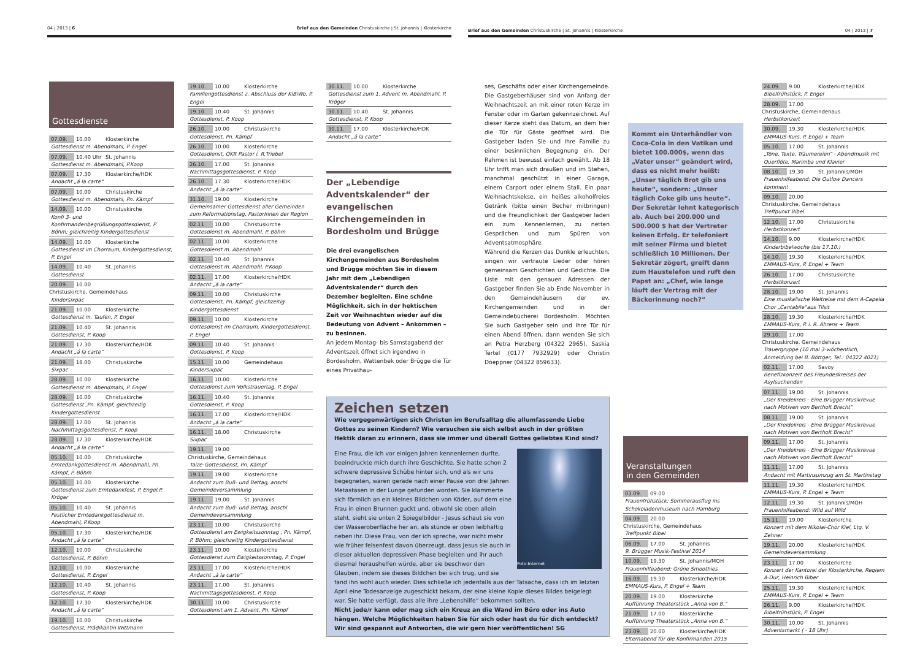04 | 2013 | 6 Brief aus den Gemeinden Christuskirche | St. Johannis | Klosterkirche
Brief aus den Gemeinden Christuskirche | St. Johannis | Klosterkirche 04 | 2013 | 7
Gottesdienste
07.09. 10.00 Klosterkirche
Gottesdienst m. Abendmahl, P. Engel
07.09. 10.40 Uhr St. Johannis
Gottesdienst m. Abendmahl, P.Koop
07.09. 17.30 Klosterkirche/HDK
Andacht „á la carte“
07.09. 10.00 Christuskirche
Gottesdienst m. Abendmahl, Pn. Kämpf
14.09. 10.00 Christuskirche
Konfi 3- und Konfirmandenbegrüßungsgottesdienst, P. Böhm; gleichzeitig Kindergottesdienst
14.09. 10.00 Klosterkirche
Gottesdienst im Chorraum, Kindergottesdienst, P. Engel
14.09. 10.40 St. Johannis
Gottesdienst
20.09. 10.00 Christuskirche, Gemeindehaus
Kindersixpac
21.09. 10.00 Klosterkirche
Gottesdienst m. Taufen, P. Engel
21.09. 10.40 St. Johannis
Gottesdienst, P. Koop
21.09. 17.30 Klosterkirche/HDK
Andacht „á la carte“
21.09. 18.00 Christuskirche
Sixpac
28.09. 10.00 Klosterkirche
Gottesdienst m. Abendmahl, P. Engel
28.09. 10.00 Christuskirche
Gottesdienst ,Pn. Kämpf, gleichzeitig Kindergottesdienst
28.09. 17.00 St. Johannis
Nachmittagsgottesdienst, P. Koop
28.09. 17.30 Klosterkirche/HDK
Andacht „á la carte“
05.10. 10.00 Christuskirche
Erntedankgottesdienst m. Abendmahl, Pn. Kämpf, P. Böhm
05.10. 10.00 Klosterkirche
Gottesdienst zum Erntedankfest, P. Engel,P. Kröger
05.10. 10.40 St. Johannis
Festlicher Erntedankgottesdienst m. Abendmahl, P.Koop
05.10. 17.30 Klosterkirche/HDK
Andacht „á la carte“
12.10. 10.00 Christuskirche
Gottesdienst, P. Böhm
12.10. 10.00 Klosterkirche
Gottesdienst, P. Engel
12.10. 10.40 St. Johannis
Gottesdienst, P. Koop
12.10. 17.30 Klosterkirche/HDK
Andacht „á la carte“
19.10. 10.00 Christuskirche
Gottesdienst, Prädikantin Wittmann
19.10. 10.00 Klosterkirche
Familiengottesdienst z. Abschluss der KiBiWo, P. Engel
19.10. 10.40 St. Johannis
Gottesdienst, P. Koop
26.10. 10.00 Christuskirche
Gottesdienst, Pn. Kämpf
26.10. 10.00 Klosterkirche
Gottesdienst, OKR Pastor i. R.Triebel
26.10. 17.00 St. Johannis
Nachmittagsgottesdienst, P. Koop
26.10. 17.30 Klosterkirche/HDK
Andacht „á la carte“
31.10. 19.00 Klosterkirche
Gemeinsamer Gottesdienst aller Gemeinden zum Reformationstag, PastorInnen der Region
02.11. 10.00 Christuskirche
Gottesdienst m. Abendmahl, P. Böhm
02.11. 10.00 Klosterkirche
Gottesdienst m. Abendmahl
02.11. 10.40 St. Johannis
Gottesdienst m. Abendmahl, P.Koop
02.11. 17.00 Klosterkirche/HDK
Andacht „á la carte“
09.11. 10.00 Christuskirche
Gottesdienst, Pn. Kämpf; gleichzeitig Kindergottesdienst
09.11. 10.00 Klosterkirche
Gottesdienst im Chorraum, Kindergottesdienst, P. Engel
09.11. 10.40 St. Johannis
Gottesdienst, P. Koop
15.11. 10.00 Gemeindehaus
Kindersixpac
16.11. 10.00 Klosterkirche
Gottesdienst zum Volkstrauertag, P. Engel
16.11. 10.40 St. Johannis
Gottesdienst, P. Koop
16.11. 17.00 Klosterkirche/HDK
Andacht „á la carte“
16.11. 18.00 Christuskirche
Sixpac
19.11. 19.00 Christuskirche, Gemeindehaus
Taize-Gottesdienst, Pn. Kämpf
19.11. 19.00 Klosterkirche
Andacht zum Buß- und Bettag, anschl. Gemeindeversammlung
19.11. 19.00 St. Johannis
Andacht zum Buß- und Bettag, anschl. Gemeindeversammlung
23.11. 10.00 Christuskirche
Gottesdienst am Ewigkeitssonntag , Pn. Kämpf, P. Böhm; gleichzeitig Kindergottesdienst
23.11. 10.00 Klosterkirche
Gottesdienst zum Ewigkeitssonntag, P. Engel
23.11. 17.00 Klosterkirche/HDK
Andacht „á la carte“
23.11. 17.00 St. Johannis
Nachmittagsgottesdienst, P. Koop
30.11. 10.00 Christuskirche
Gottesdienst am 1. Advent, Pn. Kämpf
30.11. 10.00 Klosterkirche
Gottesdienst zum 1. Advent m. Abendmahl, P. Kröger
30.11. 10.40 St. Johannis
Gottesdienst, P. Koop
30.11. 17.00 Klosterkirche/HDK
Andacht „á la carte“
Der „Lebendige Adventskalender“ der evangelischen Kirchengemeinden in Bordesholm und Brügge
Die drei evangelischen Kirchengemeinden aus Bordesholm und Brügge möchten Sie in diesem Jahr mit dem „Lebendigen Adventskalender“ durch den Dezember begleiten. Eine schöne Möglichkeit, sich in der hektischen Zeit vor Weihnachten wieder auf die Bedeutung von Advent – Ankommen – zu besinnen.
An jedem Montag- bis Samstagabend der Adventszeit öffnet sich irgendwo in Bordesholm, Wattenbek oder Brügge die Tür eines Privathau-
ses, Geschäfts oder einer Kirchengemeinde. Die Gastgeberhäuser sind von Anfang der Weihnachtszeit an mit einer roten Kerze im Fenster oder im Garten gekennzeichnet. Auf dieser Kerze steht das Datum, an dem hier die Tür für Gäste geöffnet wird. Die Gastgeber laden Sie und Ihre Familie zu einer besinnlichen Begegnung ein. Der Rahmen ist bewusst einfach gewählt. Ab 18 Uhr trifft man sich draußen und im Stehen, manchmal geschützt in einer Garage, einem Carport oder einem Stall. Ein paar Weihnachtskekse, ein heißes alkoholfreies Getränk (bitte einen Becher mitbringen) und die Freundlichkeit der Gastgeber laden ein zum Kennenlernen, zu netten Gesprächen und zum Spüren von Adventsatmosphäre.
Während die Kerzen das Dunkle erleuchten, singen wir vertraute Lieder oder hören gemeinsam Geschichten und Gedichte. Die Liste mit den genauen Adressen der Gastgeber finden Sie ab Ende November in den Gemeindehäusern der ev. Kirchengemeinden und in der Gemeindebücherei Bordesholm. Möchten Sie auch Gastgeber sein und Ihre Tür für einen Abend öffnen, dann wenden Sie sich an Petra Herzberg (04322 2965), Saskia Tertel (0177 7932929) oder Christin Doeppner (04322 859633).
Zeichen setzen
Wie vergegenwärtigen sich Christen im Berufsalltag die allumfassende Liebe Gottes zu seinen Kindern? Wie versuchen sie sich selbst auch in der größten Hektik daran zu erinnern, dass sie immer und überall Gottes geliebtes Kind sind?
Foto:Internet
Eine Frau, die ich vor einigen Jahren kennenlernen durfte, beeindruckte mich durch ihre Geschichte. Sie hatte schon 2 schwere depressive Schübe hinter sich, und als wir uns begegneten, waren gerade nach einer Pause von drei Jahren Metastasen in der Lunge gefunden worden. Sie klammerte sich förmlich an ein kleines Bildchen von Köder, auf dem eine Frau in einen Brunnen guckt und, obwohl sie oben allein steht, sieht sie unten 2 Spiegelbilder - Jesus schaut sie von der Wasseroberfläche her an, als stünde er oben leibhaftig neben ihr. Diese Frau, von der ich spreche, war nicht mehr wie früher felsenfest davon überzeugt, dass Jesus sie auch in dieser aktuellen depressiven Phase begleiten und ihr auch diesmal heraushelfen würde, aber sie beschwor den Glauben, indem sie dieses Bildchen bei sich trug, und sie fand ihn wohl auch wieder. Dies schließe ich jedenfalls aus der Tatsache, dass ich im letzten April eine Todesanzeige zugeschickt bekam, der eine kleine Kopie dieses Bildes beigelegt war. Sie hatte verfügt, dass alle ihre „Lebenshilfe“ bekommen sollten.
Nicht jede/r kann oder mag sich ein Kreuz an die Wand im Büro oder ins Auto hängen. Welche Möglichkeiten haben Sie für sich oder hast du für dich entdeckt? Wir sind gespannt auf Antworten, die wir gern hier veröffentlichen! SG
Kommt ein Unterhändler von Coca-Cola in den Vatikan und bietet 100.000$, wenn das „Vater unser“ geändert wird, dass es nicht mehr heißt: „Unser täglich Brot gib uns heute“, sondern: „Unser täglich Coke gib uns heute“. Der Sekretär lehnt kategorisch ab. Auch bei 200.000 und 500.000 $ hat der Vertreter keinen Erfolg. Er telefoniert mit seiner Firma und bietet schließlich 10 Millionen. Der Sekretär zögert, greift dann zum Haustelefon und ruft den Papst an: „Chef, wie lange läuft der Vertrag mit der Bäckerinnung noch?“
Veranstaltungen
in den Gemeinden
03.09. 09.00
Frauenfrühstück: Sommerausflug ins Schokoladenmuseum nach Hamburg
04.09. 20.00 Christuskirche, Gemeindehaus
Treffpunkt Bibel
06.09. 17.00 St. Johannis
9. Brügger Musik-Festival 2014
10.09. 19.30 St. Johannis/MOH
Frauenhilfeabend: Grüne Smoothies
16.09. 19.30 Klosterkirche/HDK
EMMAUS-Kurs, P. Engel + Team
20.09. 19.00 Klosterkirche
Aufführung Theaterstück „Anna von B.“
21.09. 17.00 Klosterkirche
Aufführung Theaterstück „Anna von B.“
23.09. 20.00 Klosterkirche/HDK
Elternabend für die Konfirmanden 2015
24.09. 9.00 Klosterkirche/HDK
Bibelfrühstück, P. Engel
28.09. 17.00 Christuskirche, Gemeindehaus
Herbstkonzert
30.09. 19.30 Klosterkirche/HDK
EMMAUS-Kurs, P. Engel + Team
05.10. 17.00 St. Johannis
„Töne, Texte, Träumereien“ - Abendmusik mit Querflöte, Marimba und Klavier
08.10. 19.30 St. Johannis/MOH
Frauenhilfeabend: Die Outlow Dancers kommen!
09.10. 20.00 Christuskirche, Gemeindehaus
Treffpunkt Bibel
12.10. 17.00 Christuskirche
Herbstkonzert
14.10. 9.00 Klosterkirche/HDK
Kinderbibelwoche (bis 17.10.)
14.10. 19.30 Klosterkirche/HDK
EMMAUS-Kurs, P. Engel + Team
26.10. 17.00 Christuskirche
Herbstkonzert
28.10. 19.00 St. Johannis
Eine musikalische Weltreise mit dem A-Capella Chor „Cantabile“aus Tilsit
28.10. 19.30 Klosterkirche/HDK
EMMAUS-Kurs, P. i. R. Ahrens + Team
29.10. 17.00 Christuskirche, Gemeindehaus
Trauergruppe (10 mal 3-wöchentlich, Anmeldung bei B. Böttger, Tel.: 04322 4021)
02.11. 17.00 Savoy
Benefizkonzert des Freundeskreises der Asylsuchenden
07.11. 19.00 St. Johannis
„Der Kreidekreis - Eine Brügger Musikrevue nach Motiven von Bertholt Brecht“
08.11. 19.00 St. Johannis
„Der Kreidekreis - Eine Brügger Musikrevue nach Motiven von Bertholt Brecht“
09.11. 17.00 St. Johannis
„Der Kreidekreis - Eine Brügger Musikrevue nach Motiven von Bertholt Brecht“
11.11. 17.00 St. Johannis
Andacht mit Martinsumzug am St. Martinstag
11.11. 19.30 Klosterkirche/HDK
EMMAUS-Kurs, P. Engel + Team
12.11. 19.30 St. Johannis/MOH
Frauenhilfeabend: Wild auf Wild
15.11. 19.00 Klosterkirche
Konzert mit dem Nikolai-Chor Kiel, Ltg. V. Zehner
19.11. 20.00 Klosterkirche/HDK
Gemeindeversammlung
23.11. 17.00 Klosterkirche
Konzert der Kantorei der Klosterkirche, Reqiem A-Dur, Heinrich Biber
25.11. 19.30 Klosterkirche/HDK
EMMAUS-Kurs, P. Engel + Team
26.11. 9.00 Klosterkirche/HDK
Bibelfrühstück, P. Engel
30.11. 10.00 St. Johannis
Adventsmarkt ( - 18 Uhr)